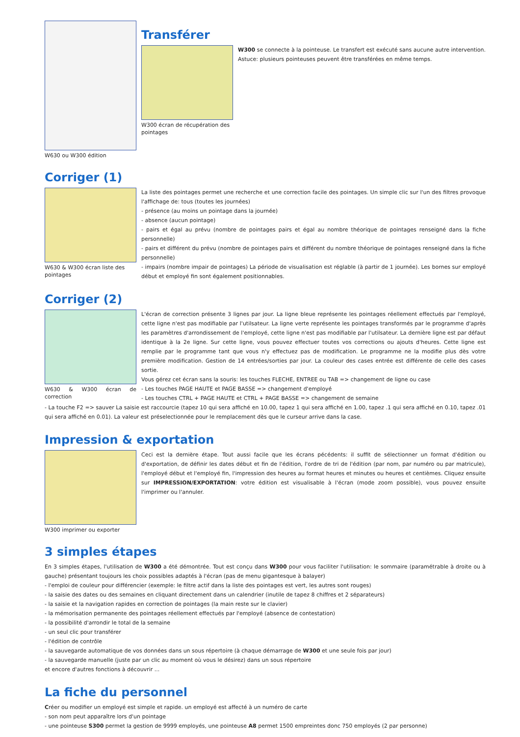W630 ou W300 édition
Transférer
W300 écran de récupération des pointages
W300 se connecte à la pointeuse. Le transfert est exécuté sans aucune autre intervention. Astuce: plusieurs pointeuses peuvent être transférées en même temps.
Corriger (1)
W630 & W300 écran liste des pointages
La liste des pointages permet une recherche et une correction facile des pointages. Un simple clic sur l'un des filtres provoque l'affichage de: tous (toutes les journées)
- présence (au moins un pointage dans la journée)
- absence (aucun pointage)
- pairs et égal au prévu (nombre de pointages pairs et égal au nombre théorique de pointages renseigné dans la fiche personnelle)
- pairs et différent du prévu (nombre de pointages pairs et différent du nombre théorique de pointages renseigné dans la fiche personnelle)
- impairs (nombre impair de pointages) La période de visualisation est réglable (à partir de 1 journée). Les bornes sur employé début et employé fin sont également positionnables.
Corriger (2)
W630 & W300 écran de correction
L'écran de correction présente 3 lignes par jour. La ligne bleue représente les pointages réellement effectués par l'employé, cette ligne n'est pas modifiable par l'utilsateur. La ligne verte représente les pointages transformés par le programme d'après les paramètres d'arrondissement de l'employé, cette ligne n'est pas modifiable par l'utilsateur. La dernière ligne est par défaut identique à la 2e ligne. Sur cette ligne, vous pouvez effectuer toutes vos corrections ou ajouts d'heures. Cette ligne est remplie par le programme tant que vous n'y effectuez pas de modification. Le programme ne la modifie plus dès votre première modification. Gestion de 14 entrées/sorties par jour. La couleur des cases entrée est différente de celle des cases sortie.
Vous gérez cet écran sans la souris: les touches FLECHE, ENTREE ou TAB => changement de ligne ou case
- Les touches PAGE HAUTE et PAGE BASSE => changement d'employé
- Les touches CTRL + PAGE HAUTE et CTRL + PAGE BASSE => changement de semaine
- La touche F2 => sauver La saisie est raccourcie (tapez 10 qui sera affiché en 10.00, tapez 1 qui sera affiché en 1.00, tapez .1 qui sera affiché en 0.10, tapez .01 qui sera affiché en 0.01). La valeur est préselectionnée pour le remplacement dès que le curseur arrive dans la case.
Impression & exportation
W300 imprimer ou exporter
Ceci est la dernière étape. Tout aussi facile que les écrans pécédents: il suffit de sélectionner un format d'édition ou d'exportation, de définir les dates début et fin de l'édition, l'ordre de tri de l'édition (par nom, par numéro ou par matricule), l'employé début et l'employé fin, l'impression des heures au format heures et minutes ou heures et centièmes. Cliquez ensuite sur IMPRESSION/EXPORTATION: votre édition est visualisable à l'écran (mode zoom possible), vous pouvez ensuite l'imprimer ou l'annuler.
3 simples étapes
En 3 simples étapes, l'utilisation de W300 a été démontrée. Tout est conçu dans W300 pour vous faciliter l'utilisation: le sommaire (paramétrable à droite ou à gauche) présentant toujours les choix possibles adaptés à l'écran (pas de menu gigantesque à balayer)
- l'emploi de couleur pour différencier (exemple: le filtre actif dans la liste des pointages est vert, les autres sont rouges)
- la saisie des dates ou des semaines en cliquant directement dans un calendrier (inutile de tapez 8 chiffres et 2 séparateurs)
- la saisie et la navigation rapides en correction de pointages (la main reste sur le clavier)
- la mémorisation permanente des pointages réellement effectués par l'employé (absence de contestation)
- la possibilité d'arrondir le total de la semaine
- un seul clic pour transférer
- l'édition de contrôle
- la sauvegarde automatique de vos données dans un sous répertoire (à chaque démarrage de W300 et une seule fois par jour)
- la sauvegarde manuelle (juste par un clic au moment où vous le désirez) dans un sous répertoire
et encore d'autres fonctions à découvrir ...
La fiche du personnel
Créer ou modifier un employé est simple et rapide. un employé est affecté à un numéro de carte
- son nom peut apparaître lors d'un pointage
- une pointeuse S300 permet la gestion de 9999 employés, une pointeuse A8 permet 1500 empreintes donc 750 employés (2 par personne)